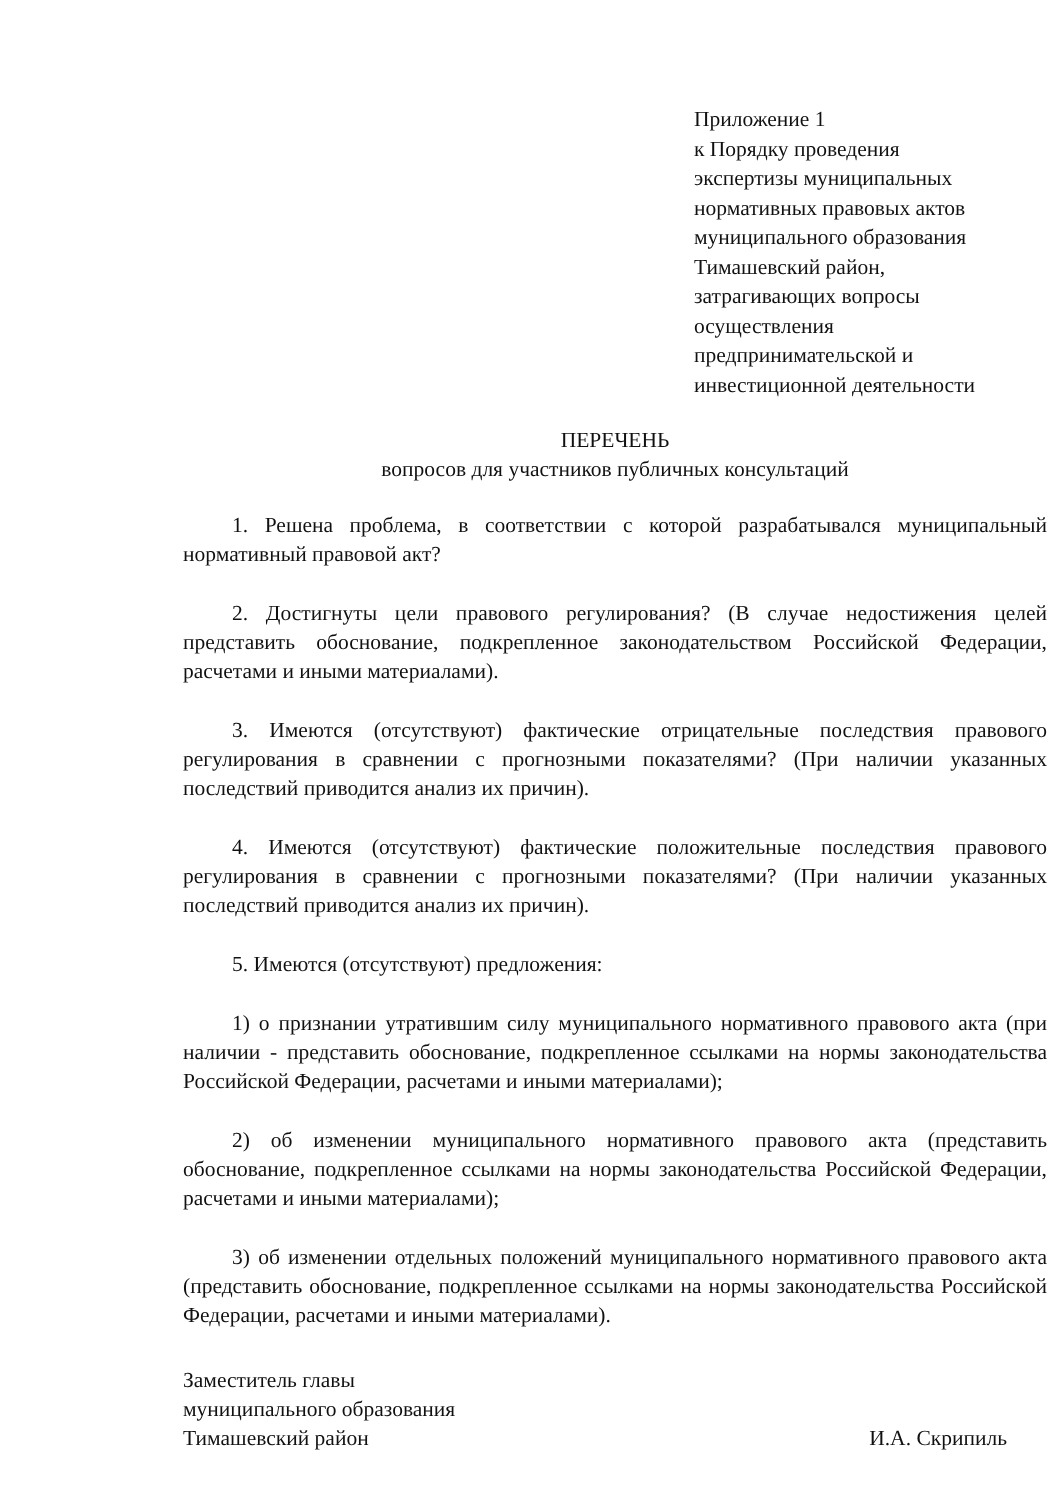Приложение 1
к Порядку проведения
экспертизы муниципальных
нормативных правовых актов
муниципального образования
Тимашевский район,
затрагивающих вопросы
осуществления
предпринимательской и
инвестиционной деятельности
ПЕРЕЧЕНЬ
вопросов для участников публичных консультаций
1. Решена проблема, в соответствии с которой разрабатывался муниципальный нормативный правовой акт?
2. Достигнуты цели правового регулирования? (В случае недостижения целей представить обоснование, подкрепленное законодательством Российской Федерации, расчетами и иными материалами).
3. Имеются (отсутствуют) фактические отрицательные последствия правового регулирования в сравнении с прогнозными показателями? (При наличии указанных последствий приводится анализ их причин).
4. Имеются (отсутствуют) фактические положительные последствия правового регулирования в сравнении с прогнозными показателями? (При наличии указанных последствий приводится анализ их причин).
5. Имеются (отсутствуют) предложения:
1) о признании утратившим силу муниципального нормативного правового акта (при наличии - представить обоснование, подкрепленное ссылками на нормы законодательства Российской Федерации, расчетами и иными материалами);
2) об изменении муниципального нормативного правового акта (представить обоснование, подкрепленное ссылками на нормы законодательства Российской Федерации, расчетами и иными материалами);
3) об изменении отдельных положений муниципального нормативного правового акта (представить обоснование, подкрепленное ссылками на нормы законодательства Российской Федерации, расчетами и иными материалами).
Заместитель главы
муниципального образования
Тимашевский район
И.А. Скрипиль